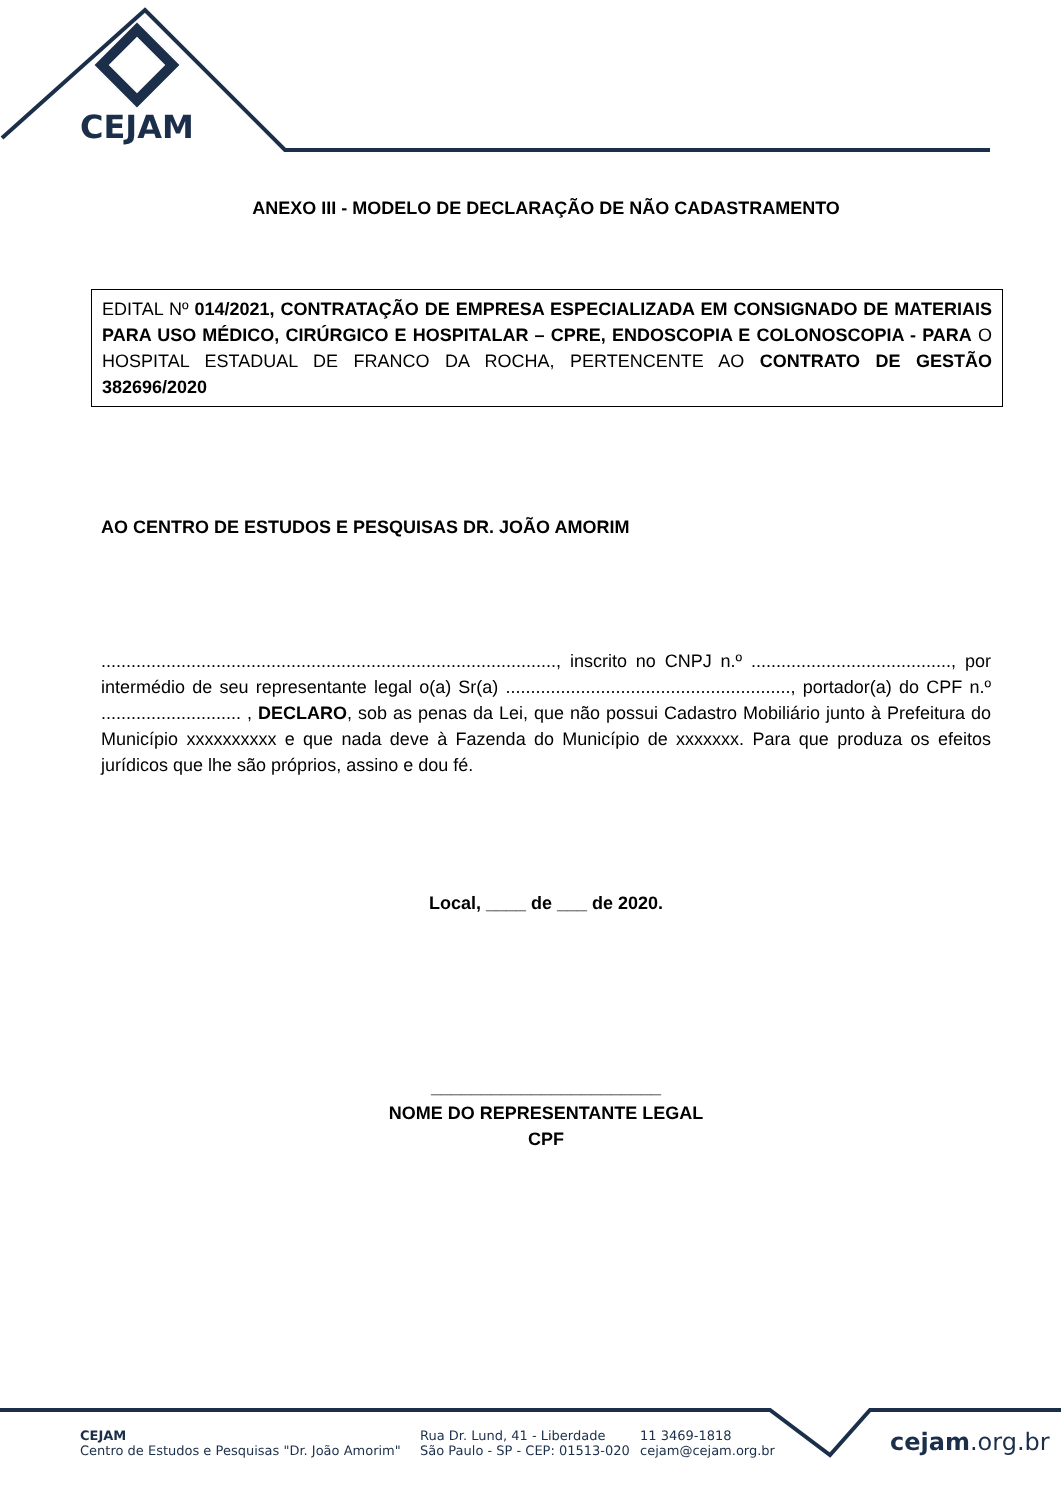CEJAM
ANEXO III - MODELO DE DECLARAÇÃO DE NÃO CADASTRAMENTO
EDITAL Nº 014/2021, CONTRATAÇÃO DE EMPRESA ESPECIALIZADA EM CONSIGNADO DE MATERIAIS PARA USO MÉDICO, CIRÚRGICO E HOSPITALAR – CPRE, ENDOSCOPIA E COLONOSCOPIA - PARA O HOSPITAL ESTADUAL DE FRANCO DA ROCHA, PERTENCENTE AO CONTRATO DE GESTÃO 382696/2020
AO CENTRO DE ESTUDOS E PESQUISAS DR. JOÃO AMORIM
..........................................................................................., inscrito no CNPJ n.º ........................................, por intermédio de seu representante legal o(a) Sr(a) ........................................................., portador(a) do CPF n.º ............................ , DECLARO, sob as penas da Lei, que não possui Cadastro Mobiliário junto à Prefeitura do Município xxxxxxxxxx e que nada deve à Fazenda do Município de xxxxxxx. Para que produza os efeitos jurídicos que lhe são próprios, assino e dou fé.
Local, ____ de ___ de 2020.
_______________________
NOME DO REPRESENTANTE LEGAL
CPF
CEJAM
Centro de Estudos e Pesquisas "Dr. João Amorim"
Rua Dr. Lund, 41 - Liberdade
São Paulo - SP - CEP: 01513-020
11 3469-1818
cejam@cejam.org.br
cejam.org.br